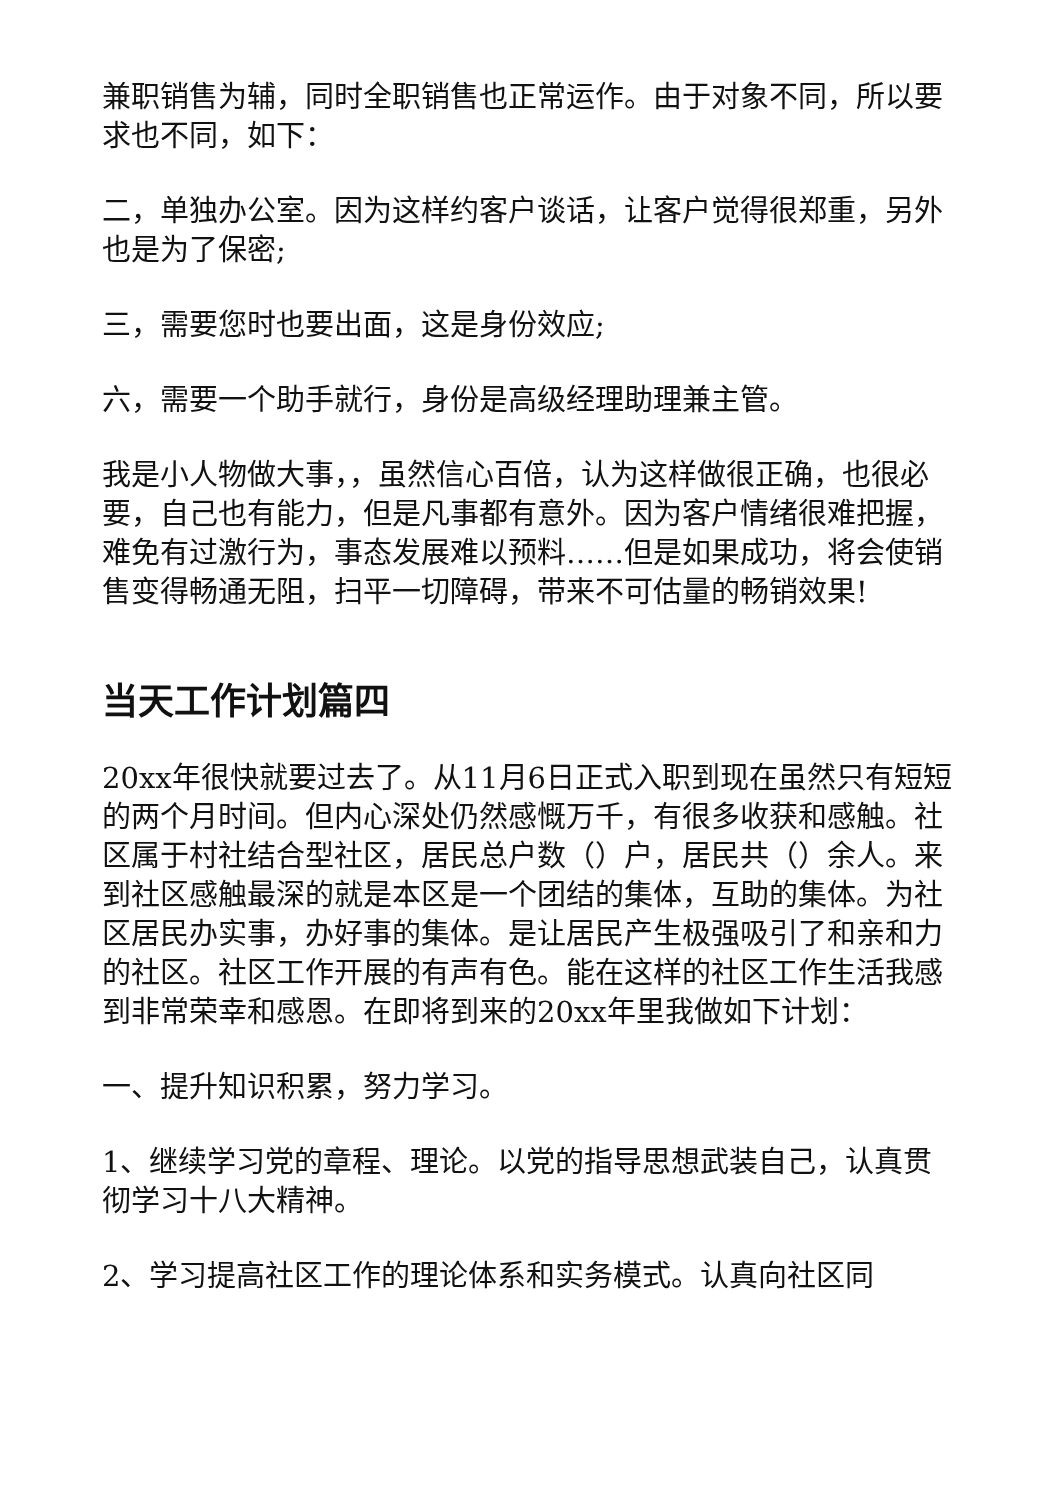兼职销售为辅，同时全职销售也正常运作。由于对象不同，所以要求也不同，如下：
二，单独办公室。因为这样约客户谈话，让客户觉得很郑重，另外也是为了保密;
三，需要您时也要出面，这是身份效应;
六，需要一个助手就行，身份是高级经理助理兼主管。
我是小人物做大事，，虽然信心百倍，认为这样做很正确，也很必要，自己也有能力，但是凡事都有意外。因为客户情绪很难把握，难免有过激行为，事态发展难以预料……但是如果成功，将会使销售变得畅通无阻，扫平一切障碍，带来不可估量的畅销效果!
当天工作计划篇四
20xx年很快就要过去了。从11月6日正式入职到现在虽然只有短短的两个月时间。但内心深处仍然感慨万千，有很多收获和感触。社区属于村社结合型社区，居民总户数（）户，居民共（）余人。来到社区感触最深的就是本区是一个团结的集体，互助的集体。为社区居民办实事，办好事的集体。是让居民产生极强吸引了和亲和力的社区。社区工作开展的有声有色。能在这样的社区工作生活我感到非常荣幸和感恩。在即将到来的20xx年里我做如下计划：
一、提升知识积累，努力学习。
1、继续学习党的章程、理论。以党的指导思想武装自己，认真贯彻学习十八大精神。
2、学习提高社区工作的理论体系和实务模式。认真向社区同